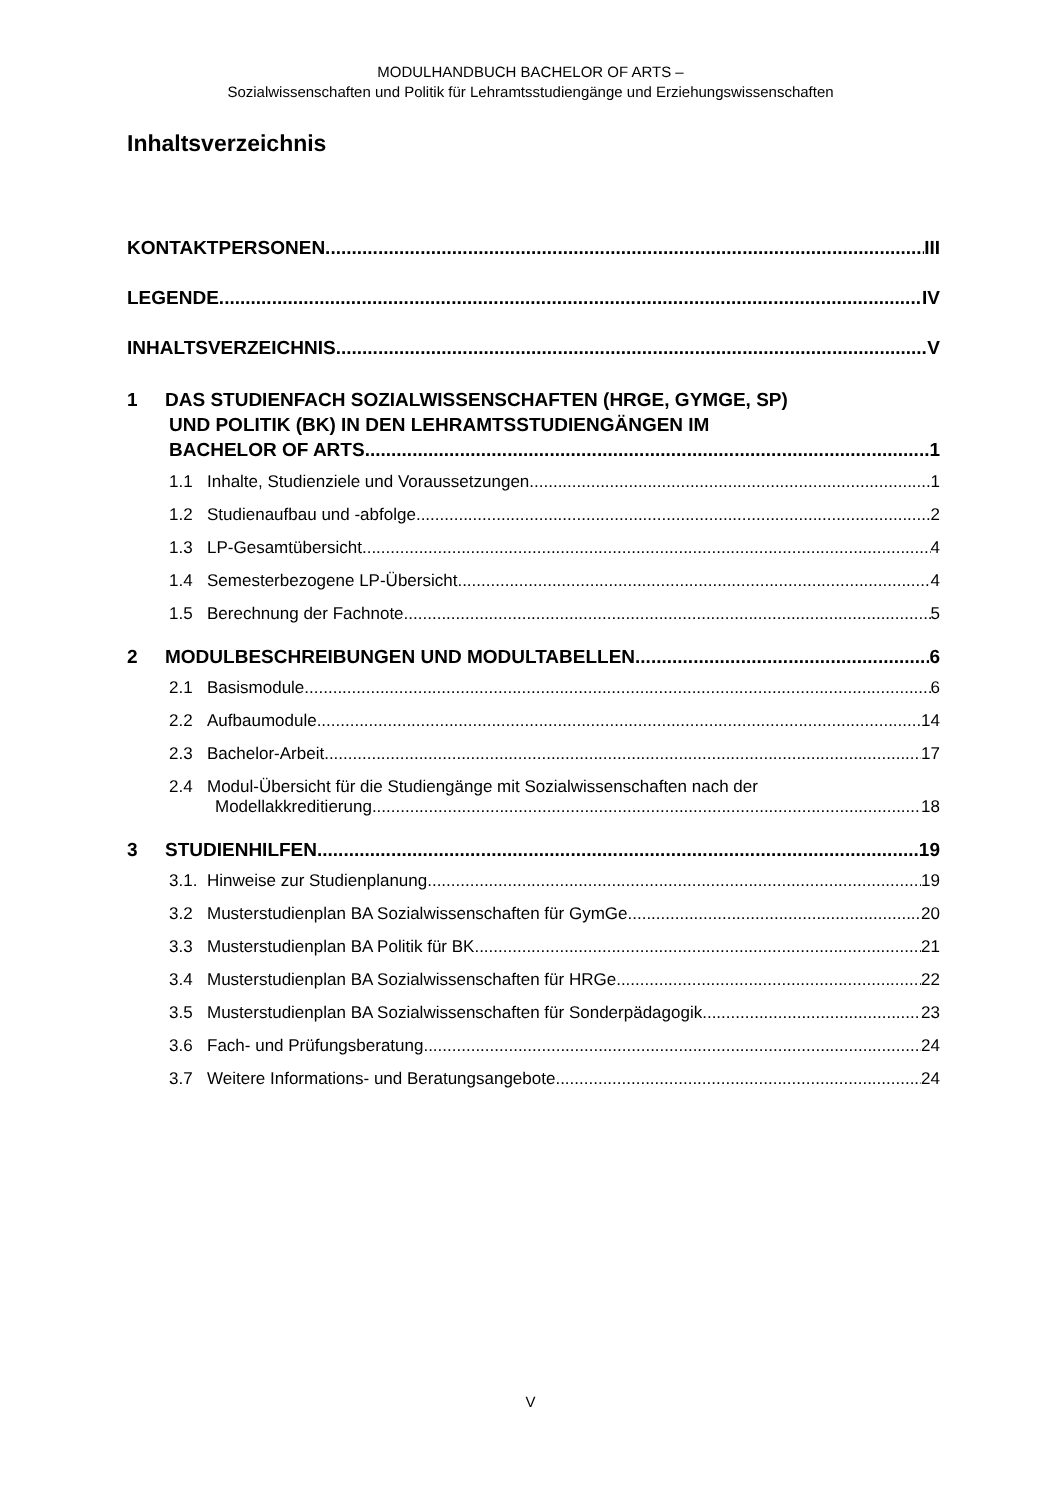MODULHANDBUCH BACHELOR OF ARTS –
Sozialwissenschaften und Politik für Lehramtsstudiengänge und Erziehungswissenschaften
Inhaltsverzeichnis
KONTAKTPERSONEN III
LEGENDE IV
INHALTSVERZEICHNIS V
1 DAS STUDIENFACH SOZIALWISSENSCHAFTEN (HRGE, GYMGE, SP)
UND POLITIK (BK) IN DEN LEHRAMTSSTUDIENGÄNGEN IM
BACHELOR OF ARTS 1
1.1 Inhalte, Studienziele und Voraussetzungen 1
1.2 Studienaufbau und -abfolge 2
1.3 LP-Gesamtübersicht 4
1.4 Semesterbezogene LP-Übersicht 4
1.5 Berechnung der Fachnote 5
2 MODULBESCHREIBUNGEN UND MODULTABELLEN 6
2.1 Basismodule 6
2.2 Aufbaumodule 14
2.3 Bachelor-Arbeit 17
2.4 Modul-Übersicht für die Studiengänge mit Sozialwissenschaften nach der
Modellakkreditierung 18
3 STUDIENHILFEN 19
3.1. Hinweise zur Studienplanung 19
3.2 Musterstudienplan BA Sozialwissenschaften für GymGe 20
3.3 Musterstudienplan BA Politik für BK 21
3.4 Musterstudienplan BA Sozialwissenschaften für HRGe 22
3.5 Musterstudienplan BA Sozialwissenschaften für Sonderpädagogik 23
3.6 Fach- und Prüfungsberatung 24
3.7 Weitere Informations- und Beratungsangebote 24
V